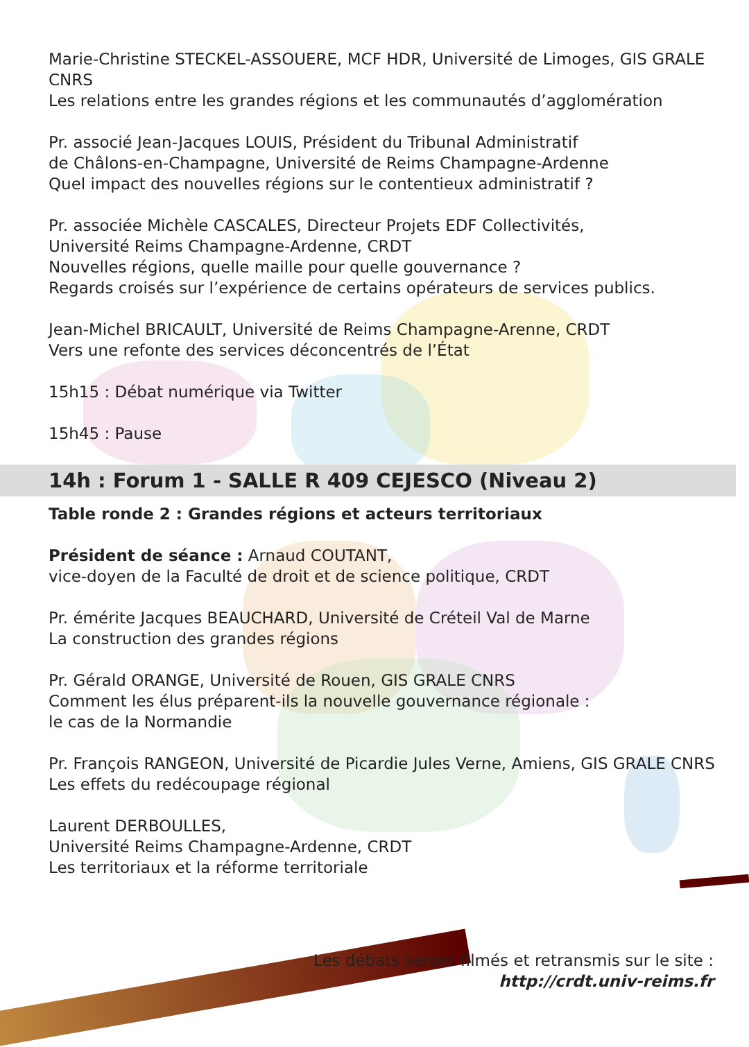Marie-Christine STECKEL-ASSOUERE, MCF HDR, Université de Limoges, GIS GRALE CNRS
Les relations entre les grandes régions et les communautés d’agglomération
Pr. associé Jean-Jacques LOUIS, Président du Tribunal Administratif
de Châlons-en-Champagne, Université de Reims Champagne-Ardenne
Quel impact des nouvelles régions sur le contentieux administratif ?
Pr. associée Michèle CASCALES, Directeur Projets EDF Collectivités,
Université Reims Champagne-Ardenne, CRDT
Nouvelles régions, quelle maille pour quelle gouvernance ?
Regards croisés sur l’expérience de certains opérateurs de services publics.
Jean-Michel BRICAULT, Université de Reims Champagne-Arenne, CRDT
Vers une refonte des services déconcentrés de l’État
15h15 : Débat numérique via Twitter
15h45 : Pause
14h : Forum 1 - SALLE R 409 CEJESCO (Niveau 2)
Table ronde 2 : Grandes régions et acteurs territoriaux
Président de séance : Arnaud COUTANT,
vice-doyen de la Faculté de droit et de science politique, CRDT
Pr. émérite Jacques BEAUCHARD, Université de Créteil Val de Marne
La construction des grandes régions
Pr. Gérald ORANGE, Université de Rouen, GIS GRALE CNRS
Comment les élus préparent-ils la nouvelle gouvernance régionale :
le cas de la Normandie
Pr. François RANGEON, Université de Picardie Jules Verne, Amiens, GIS GRALE CNRS
Les effets du redécoupage régional
Laurent DERBOULLES,
Université Reims Champagne-Ardenne, CRDT
Les territoriaux et la réforme territoriale
Les débats seront filmés et retransmis sur le site :
http://crdt.univ-reims.fr